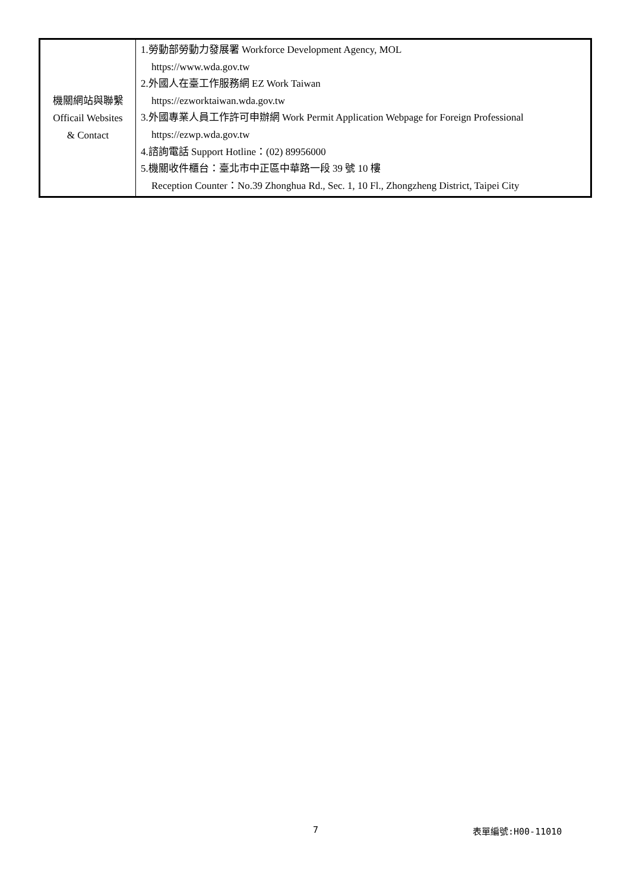| 機關網站與聯繫 Officail Websites & Contact | 1.勞動部勞動力發展署 Workforce Development Agency, MOL https://www.wda.gov.tw 2.外國人在臺工作服務網 EZ Work Taiwan https://ezworktaiwan.wda.gov.tw 3.外國專業人員工作許可申辦網 Work Permit Application Webpage for Foreign Professional https://ezwp.wda.gov.tw 4.諮詢電話 Support Hotline：(02) 89956000 5.機關收件櫃台：臺北市中正區中華路一段 39 號 10 樓 Reception Counter：No.39 Zhonghua Rd., Sec. 1, 10 Fl., Zhongzheng District, Taipei City |
7 表單編號:H00-11010